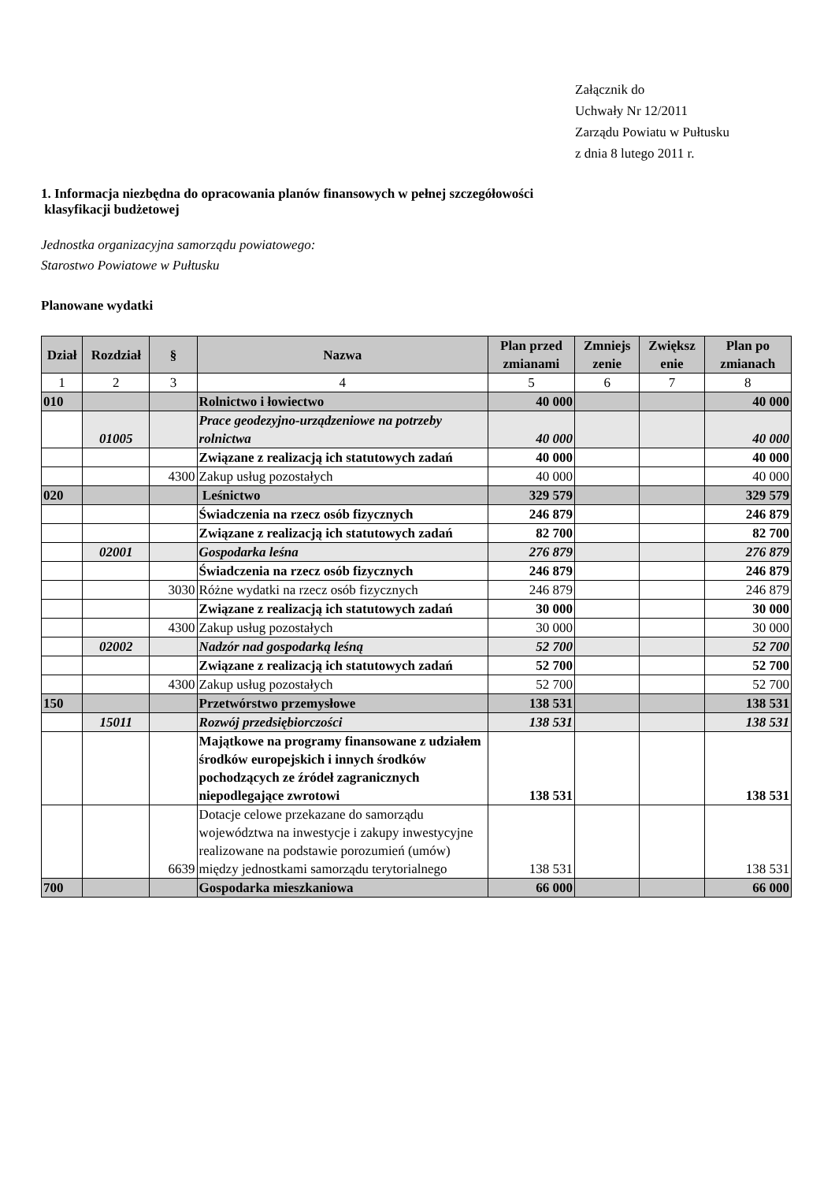Załącznik do
Uchwały Nr 12/2011
Zarządu Powiatu w Pułtusku
z dnia 8 lutego 2011 r.
1. Informacja niezbędna do opracowania planów finansowych w pełnej szczegółowości
klasyfikacji budżetowej
Jednostka organizacyjna samorządu powiatowego:
Starostwo Powiatowe w Pułtusku
Planowane wydatki
| Dział | Rozdział | § | Nazwa | Plan przed zmianami | Zmniejs zenie | Zwiększ enie | Plan po zmianach |
| --- | --- | --- | --- | --- | --- | --- | --- |
| 1 | 2 | 3 | 4 | 5 | 6 | 7 | 8 |
| 010 | | | Rolnictwo i łowiectwo | 40 000 | | | 40 000 |
| | 01005 | | Prace geodezyjno-urządzeniowe na potrzeby rolnictwa | 40 000 | | | 40 000 |
| | | | Związane z realizacją ich statutowych zadań | 40 000 | | | 40 000 |
| | | 4300 | Zakup usług pozostałych | 40 000 | | | 40 000 |
| 020 | | | Leśnictwo | 329 579 | | | 329 579 |
| | | | Świadczenia na rzecz osób fizycznych | 246 879 | | | 246 879 |
| | | | Związane z realizacją ich statutowych zadań | 82 700 | | | 82 700 |
| | 02001 | | Gospodarka leśna | 276 879 | | | 276 879 |
| | | | Świadczenia na rzecz osób fizycznych | 246 879 | | | 246 879 |
| | | 3030 | Różne wydatki na rzecz osób fizycznych | 246 879 | | | 246 879 |
| | | | Związane z realizacją ich statutowych zadań | 30 000 | | | 30 000 |
| | | 4300 | Zakup usług pozostałych | 30 000 | | | 30 000 |
| | 02002 | | Nadzór nad gospodarką leśną | 52 700 | | | 52 700 |
| | | | Związane z realizacją ich statutowych zadań | 52 700 | | | 52 700 |
| | | 4300 | Zakup usług pozostałych | 52 700 | | | 52 700 |
| 150 | | | Przetwórstwo przemysłowe | 138 531 | | | 138 531 |
| | 15011 | | Rozwój przedsiębiorczości | 138 531 | | | 138 531 |
| | | | Majątkowe na programy finansowane z udziałem środków europejskich i innych środków pochodzących ze źródeł zagranicznych niepodlegające zwrotowi | 138 531 | | | 138 531 |
| | | 6639 | Dotacje celowe przekazane do samorządu województwa na inwestycje i zakupy inwestycyjne realizowane na podstawie porozumień (umów) między jednostkami samorządu terytorialnego | 138 531 | | | 138 531 |
| 700 | | | Gospodarka mieszkaniowa | 66 000 | | | 66 000 |